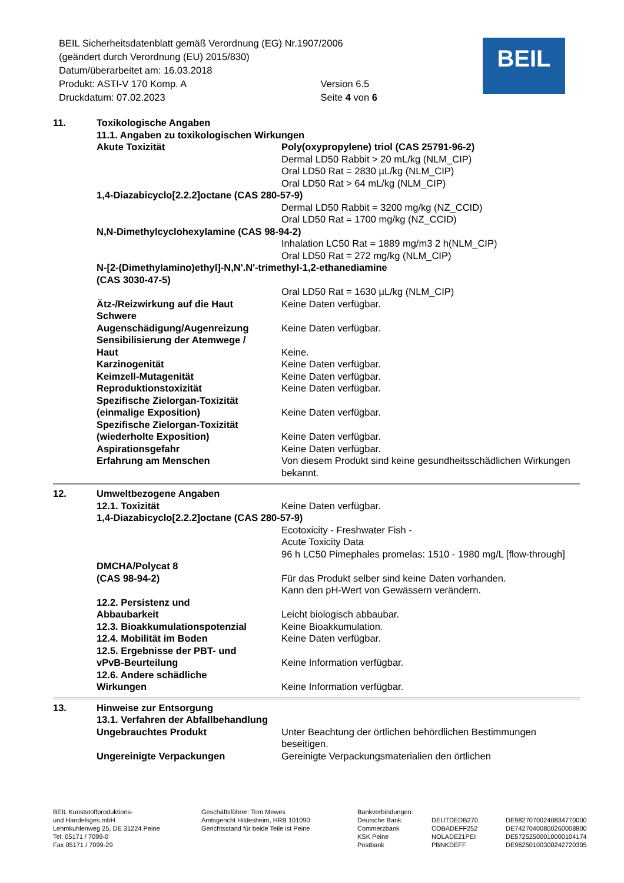BEIL Sicherheitsdatenblatt gemäß Verordnung (EG) Nr.1907/2006
(geändert durch Verordnung (EU) 2015/830)
Datum/überarbeitet am: 16.03.2018
Produkt: ASTI-V 170 Komp. A Version 6.5
Druckdatum: 07.02.2023 Seite 4 von 6
BEIL
11. Toxikologische Angaben
11.1. Angaben zu toxikologischen Wirkungen
Akute Toxizität Poly(oxypropylene) triol (CAS 25791-96-2)
Dermal LD50 Rabbit > 20 mL/kg (NLM_CIP)
Oral LD50 Rat = 2830 µL/kg (NLM_CIP)
Oral LD50 Rat > 64 mL/kg (NLM_CIP)
1,4-Diazabicyclo[2.2.2]octane (CAS 280-57-9)
Dermal LD50 Rabbit = 3200 mg/kg (NZ_CCID)
Oral LD50 Rat = 1700 mg/kg (NZ_CCID)
N,N-Dimethylcyclohexylamine (CAS 98-94-2)
Inhalation LC50 Rat = 1889 mg/m3 2 h(NLM_CIP)
Oral LD50 Rat = 272 mg/kg (NLM_CIP)
N-[2-(Dimethylamino)ethyl]-N,N'.N'-trimethyl-1,2-ethanediamine
(CAS 3030-47-5)
Oral LD50 Rat = 1630 µL/kg (NLM_CIP)
Ätz-/Reizwirkung auf die Haut Keine Daten verfügbar.
Schwere
Augenschädigung/Augenreizung
Keine Daten verfügbar.
Sensibilisierung der Atemwege /
Haut
Keine.
Karzinogenität Keine Daten verfügbar.
Keimzell-Mutagenität Keine Daten verfügbar.
Reproduktionstoxizität Keine Daten verfügbar.
Spezifische Zielorgan-Toxizität
(einmalige Exposition)
Keine Daten verfügbar.
Spezifische Zielorgan-Toxizität
(wiederholte Exposition)
Keine Daten verfügbar.
Aspirationsgefahr Keine Daten verfügbar.
Erfahrung am Menschen Von diesem Produkt sind keine gesundheitsschädlichen Wirkungen bekannt.
12. Umweltbezogene Angaben
12.1. Toxizität Keine Daten verfügbar.
1,4-Diazabicyclo[2.2.2]octane (CAS 280-57-9)
Ecotoxicity - Freshwater Fish -
Acute Toxicity Data
96 h LC50 Pimephales promelas: 1510 - 1980 mg/L [flow-through]
DMCHA/Polycat 8
(CAS 98-94-2)
Für das Produkt selber sind keine Daten vorhanden.
Kann den pH-Wert von Gewässern verändern.
12.2. Persistenz und
Abbaubarkeit
Leicht biologisch abbaubar.
12.3. Bioakkumulationspotenzial Keine Bioakkumulation.
12.4. Mobilität im Boden Keine Daten verfügbar.
12.5. Ergebnisse der PBT- und
vPvB-Beurteilung
Keine Information verfügbar.
12.6. Andere schädliche
Wirkungen
Keine Information verfügbar.
13. Hinweise zur Entsorgung
13.1. Verfahren der Abfallbehandlung
Ungebrauchtes Produkt Unter Beachtung der örtlichen behördlichen Bestimmungen beseitigen.
Ungereinigte Verpackungen Gereinigte Verpackungsmaterialien den örtlichen
BEIL Kunststoffproduktions-
und Handelsges.mbH
Lehmkuhlenweg 25, DE 31224 Peine
Tel. 05171 / 7099-0
Fax 05171 / 7099-29
Geschäftsführer: Tom Mewes
Amtsgericht Hildesheim, HRB 101090
Gerichtsstand für beide Teile ist Peine
Bankverbindungen:
Deutsche Bank
Commerzbank
KSK Peine
Postbank
DEUTDEDB270
COBADEFF252
NOLADE21PEI
PBNKDEFF
DE98270700240834770000
DE74270400800260008800
DE57252500010000104174
DE96250100300242720305